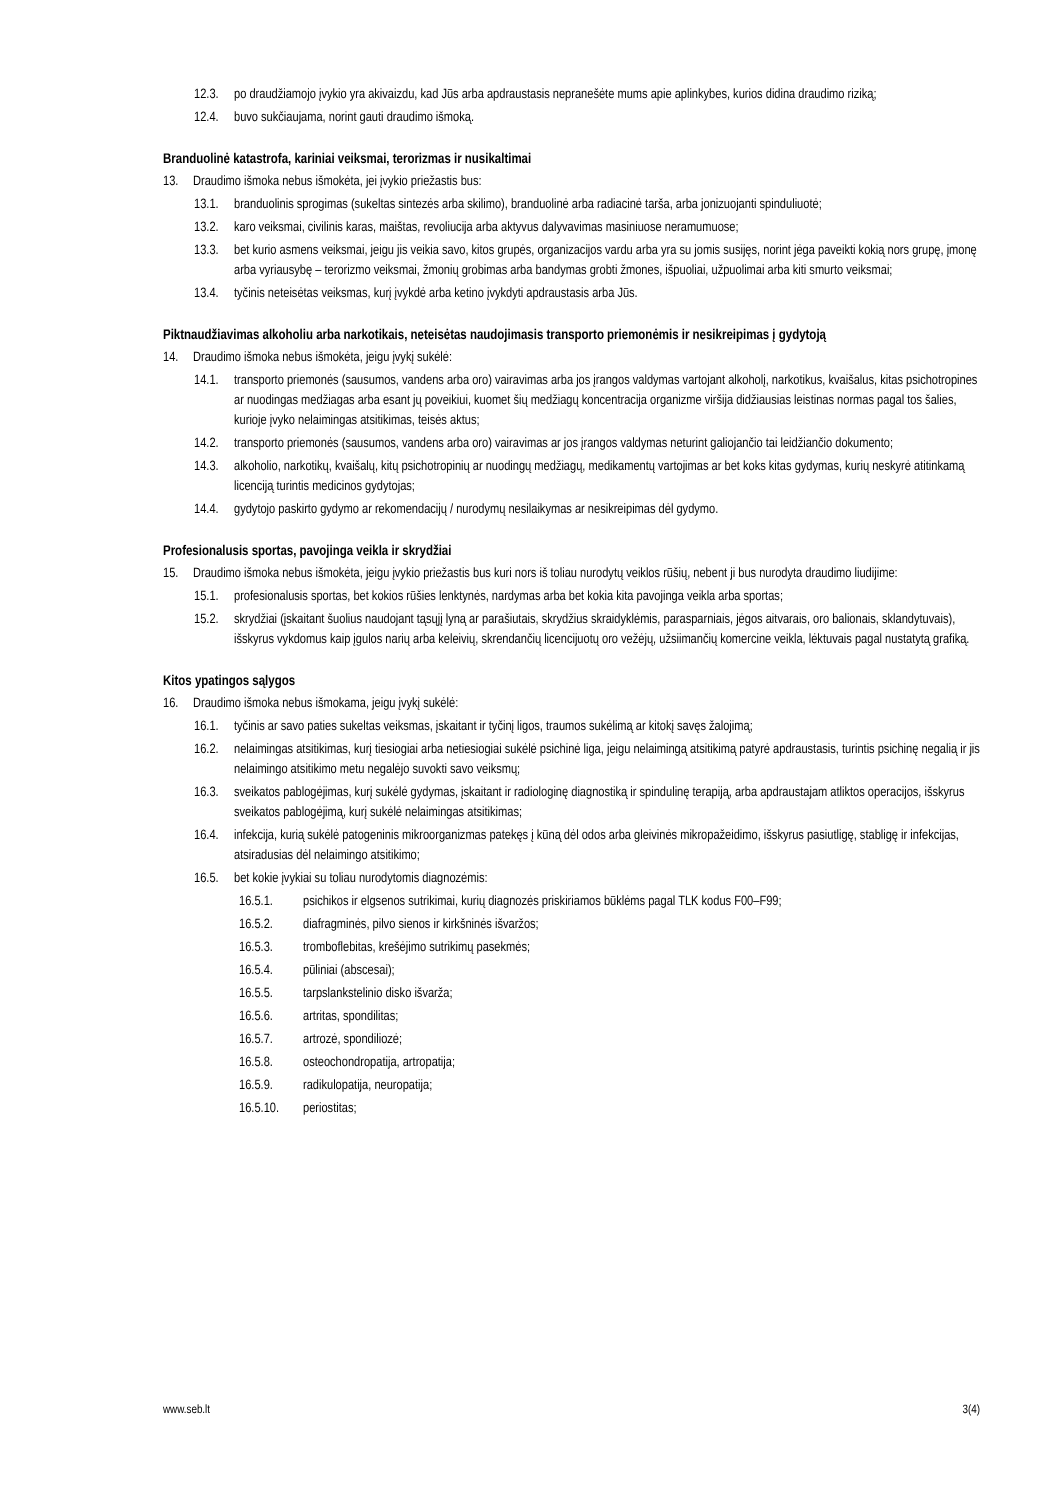12.3. po draudžiamojo įvykio yra akivaizdu, kad Jūs arba apdraustasis nepranešėte mums apie aplinkybes, kurios didina draudimo riziką;
12.4. buvo sukčiaujama, norint gauti draudimo išmoką.
Branduolinė katastrofa, kariniai veiksmai, terorizmas ir nusikaltimai
13. Draudimo išmoka nebus išmokėta, jei įvykio priežastis bus:
13.1. branduolinis sprogimas (sukeltas sintezės arba skilimo), branduolinė arba radiacinė tarša, arba jonizuojanti spinduliuotė;
13.2. karo veiksmai, civilinis karas, maištas, revoliucija arba aktyvus dalyvavimas masiniuose neramumuose;
13.3. bet kurio asmens veiksmai, jeigu jis veikia savo, kitos grupės, organizacijos vardu arba yra su jomis susijęs, norint jėga paveikti kokią nors grupę, įmonę arba vyriausybę – terorizmo veiksmai, žmonių grobimas arba bandymas grobti žmones, išpuoliai, užpuolimai arba kiti smurto veiksmai;
13.4. tyčinis neteisėtas veiksmas, kurį įvykdė arba ketino įvykdyti apdraustasis arba Jūs.
Piktnaudžiavimas alkoholiu arba narkotikais, neteisėtas naudojimasis transporto priemonėmis ir nesikreipimas į gydytoją
14. Draudimo išmoka nebus išmokėta, jeigu įvykį sukėlė:
14.1. transporto priemonės (sausumos, vandens arba oro) vairavimas arba jos įrangos valdymas vartojant alkoholį, narkotikus, kvaišalus, kitas psichotropines ar nuodingas medžiagas arba esant jų poveikiui, kuomet šių medžiagų koncentracija organizme viršija didžiausias leistinas normas pagal tos šalies, kurioje įvyko nelaimingas atsitikimas, teisės aktus;
14.2. transporto priemonės (sausumos, vandens arba oro) vairavimas ar jos įrangos valdymas neturint galiojančio tai leidžiančio dokumento;
14.3. alkoholio, narkotikų, kvaišalų, kitų psichotropinių ar nuodingų medžiagų, medikamentų vartojimas ar bet koks kitas gydymas, kurių neskyrė atitinkamą licenciją turintis medicinos gydytojas;
14.4. gydytojo paskirto gydymo ar rekomendacijų / nurodymų nesilaikymas ar nesikreipimas dėl gydymo.
Profesionalusis sportas, pavojinga veikla ir skrydžiai
15. Draudimo išmoka nebus išmokėta, jeigu įvykio priežastis bus kuri nors iš toliau nurodytų veiklos rūšių, nebent ji bus nurodyta draudimo liudijime:
15.1. profesionalusis sportas, bet kokios rūšies lenktynės, nardymas arba bet kokia kita pavojinga veikla arba sportas;
15.2. skrydžiai (įskaitant šuolius naudojant tąsųjį lyną ar parašiutais, skrydžius skraidyklėmis, parasparniais, jėgos aitvarais, oro balionais, sklandytuvais), išskyrus vykdomus kaip įgulos narių arba keleivių, skrendančių licencijuotų oro vežėjų, užsiimančių komercine veikla, lėktuvais pagal nustatytą grafiką.
Kitos ypatingos sąlygos
16. Draudimo išmoka nebus išmokama, jeigu įvykį sukėlė:
16.1. tyčinis ar savo paties sukeltas veiksmas, įskaitant ir tyčinį ligos, traumos sukėlimą ar kitokį savęs žalojimą;
16.2. nelaimingas atsitikimas, kurį tiesiogiai arba netiesiogiai sukėlė psichinė liga, jeigu nelaimingą atsitikimą patyrė apdraustasis, turintis psichinę negalią ir jis nelaimingo atsitikimo metu negalėjo suvokti savo veiksmų;
16.3. sveikatos pablogėjimas, kurį sukėlė gydymas, įskaitant ir radiologinę diagnostiką ir spindulinę terapiją, arba apdraustajam atliktos operacijos, išskyrus sveikatos pablogėjimą, kurį sukėlė nelaimingas atsitikimas;
16.4. infekcija, kurią sukėlė patogeninis mikroorganizmas patekęs į kūną dėl odos arba gleivinės mikropažeidimo, išskyrus pasiutligę, stabligę ir infekcijas, atsiradusias dėl nelaimingo atsitikimo;
16.5. bet kokie įvykiai su toliau nurodytomis diagnozėmis:
16.5.1. psichikos ir elgsenos sutrikimai, kurių diagnozės priskiriamos būklėms pagal TLK kodus F00–F99;
16.5.2. diafragminės, pilvo sienos ir kirkšninės išvaržos;
16.5.3. tromboflebitas, krešėjimo sutrikimų pasekmės;
16.5.4. pūliniai (abscesai);
16.5.5. tarpslankstelinio disko išvarža;
16.5.6. artritas, spondilitas;
16.5.7. artrozė, spondiliozė;
16.5.8. osteochondropatija, artropatija;
16.5.9. radikulopatija, neuropatija;
16.5.10. periostitas;
www.seb.lt 3(4)